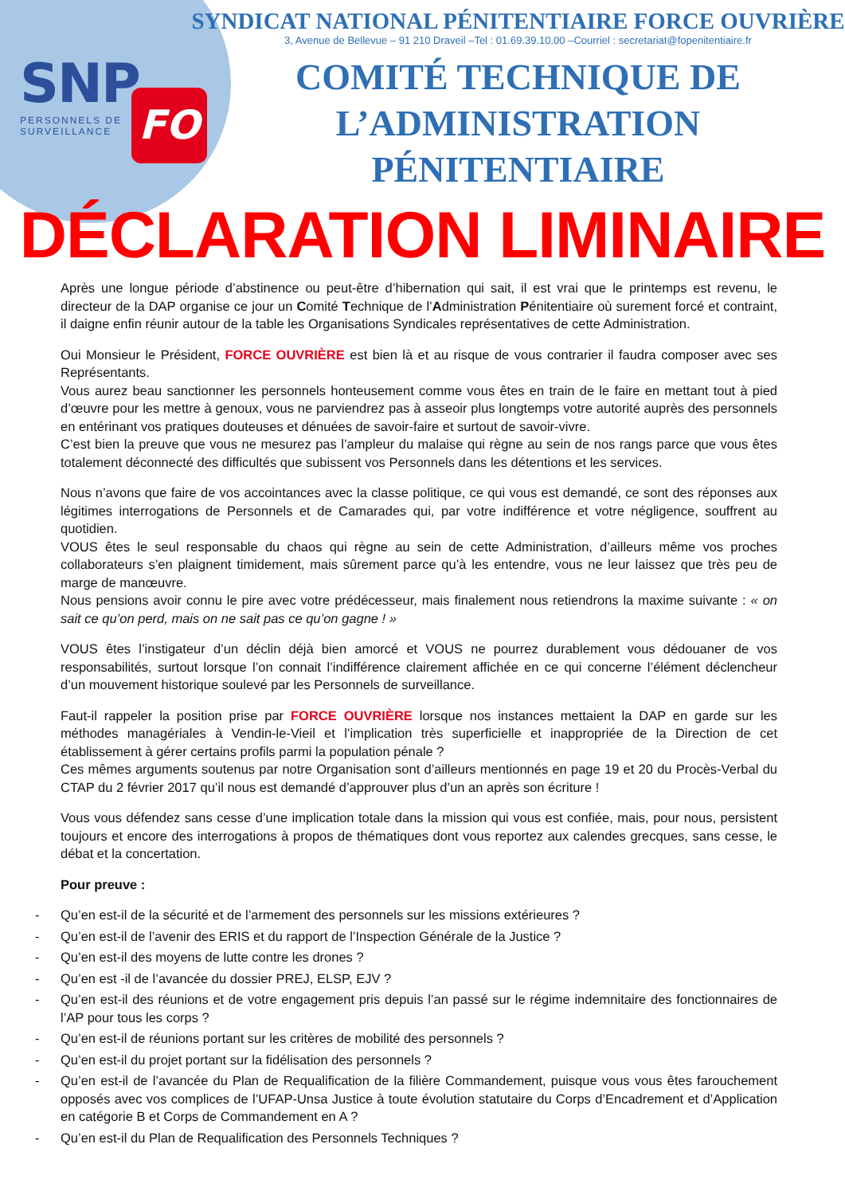SNP
PERSONNELS DE
SURVEILLANCE
FO
SYNDICAT NATIONAL PÉNITENTIAIRE FORCE OUVRIÈRE
3, Avenue de Bellevue – 91 210 Draveil –Tel : 01.69.39.10.00 –Courriel : secretariat@fopenitentiaire.fr
COMITÉ TECHNIQUE DE
L’ADMINISTRATION
PÉNITENTIAIRE
DÉCLARATION LIMINAIRE
Après une longue période d’abstinence ou peut-être d’hibernation qui sait, il est vrai que le printemps est revenu, le directeur de la DAP organise ce jour un Comité Technique de l’Administration Pénitentiaire où surement forcé et contraint, il daigne enfin réunir autour de la table les Organisations Syndicales représentatives de cette Administration.
Oui Monsieur le Président, FORCE OUVRIÈRE est bien là et au risque de vous contrarier il faudra composer avec ses Représentants.
Vous aurez beau sanctionner les personnels honteusement comme vous êtes en train de le faire en mettant tout à pied d’œuvre pour les mettre à genoux, vous ne parviendrez pas à asseoir plus longtemps votre autorité auprès des personnels en entérinant vos pratiques douteuses et dénuées de savoir-faire et surtout de savoir-vivre.
C’est bien la preuve que vous ne mesurez pas l’ampleur du malaise qui règne au sein de nos rangs parce que vous êtes totalement déconnecté des difficultés que subissent vos Personnels dans les détentions et les services.
Nous n’avons que faire de vos accointances avec la classe politique, ce qui vous est demandé, ce sont des réponses aux légitimes interrogations de Personnels et de Camarades qui, par votre indifférence et votre négligence, souffrent au quotidien.
VOUS êtes le seul responsable du chaos qui règne au sein de cette Administration, d’ailleurs même vos proches collaborateurs s’en plaignent timidement, mais sûrement parce qu’à les entendre, vous ne leur laissez que très peu de marge de manœuvre.
Nous pensions avoir connu le pire avec votre prédécesseur, mais finalement nous retiendrons la maxime suivante : « on sait ce qu’on perd, mais on ne sait pas ce qu’on gagne ! »
VOUS êtes l’instigateur d’un déclin déjà bien amorcé et VOUS ne pourrez durablement vous dédouaner de vos responsabilités, surtout lorsque l’on connait l’indifférence clairement affichée en ce qui concerne l’élément déclencheur d’un mouvement historique soulevé par les Personnels de surveillance.
Faut-il rappeler la position prise par FORCE OUVRIÈRE lorsque nos instances mettaient la DAP en garde sur les méthodes managériales à Vendin-le-Vieil et l’implication très superficielle et inappropriée de la Direction de cet établissement à gérer certains profils parmi la population pénale ?
Ces mêmes arguments soutenus par notre Organisation sont d’ailleurs mentionnés en page 19 et 20 du Procès-Verbal du CTAP du 2 février 2017 qu’il nous est demandé d’approuver plus d’un an après son écriture !
Vous vous défendez sans cesse d’une implication totale dans la mission qui vous est confiée, mais, pour nous, persistent toujours et encore des interrogations à propos de thématiques dont vous reportez aux calendes grecques, sans cesse, le débat et la concertation.
Pour preuve :
- Qu’en est-il de la sécurité et de l’armement des personnels sur les missions extérieures ?
- Qu’en est-il de l’avenir des ERIS et du rapport de l’Inspection Générale de la Justice ?
- Qu’en est-il des moyens de lutte contre les drones ?
- Qu’en est -il de l’avancée du dossier PREJ, ELSP, EJV ?
- Qu’en est-il des réunions et de votre engagement pris depuis l’an passé sur le régime indemnitaire des fonctionnaires de l’AP pour tous les corps ?
- Qu’en est-il de réunions portant sur les critères de mobilité des personnels ?
- Qu’en est-il du projet portant sur la fidélisation des personnels ?
- Qu’en est-il de l’avancée du Plan de Requalification de la filière Commandement, puisque vous vous êtes farouchement opposés avec vos complices de l’UFAP-Unsa Justice à toute évolution statutaire du Corps d’Encadrement et d’Application en catégorie B et Corps de Commandement en A ?
- Qu’en est-il du Plan de Requalification des Personnels Techniques ?